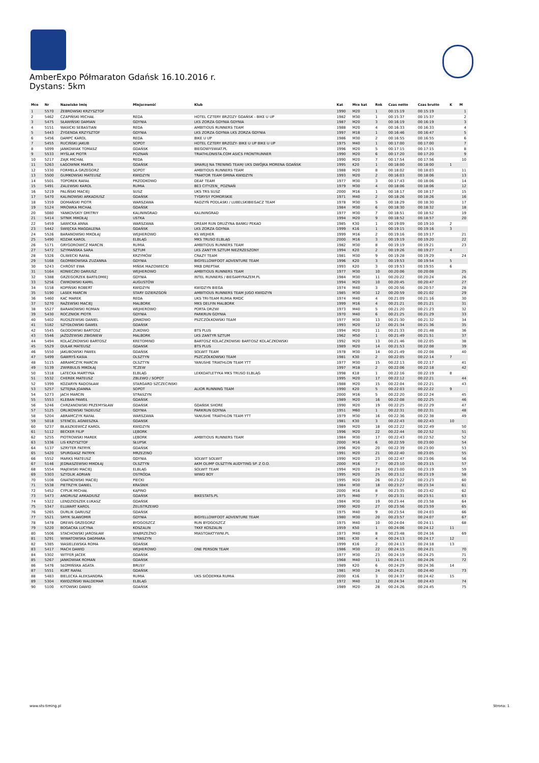AmberExpo Półmaraton Gdańsk 16.10.2016 r.
Dystans: 5km
| Mce | Nr | Nazwisko Imię | Miejscowość | Klub | Kat | Mce kat | Rok | Czas netto | Czas brutto | K | M |
| --- | --- | --- | --- | --- | --- | --- | --- | --- | --- | --- | --- |
| 1 | 5570 | ŻEBROWSKI KRZYSZTOF | | | 1990 | M20 | 1 | 00:15:19 | 00:15:19 | | 1 |
| 2 | 5462 | CZAPIŃSKI MICHAŁ | REDA | HOTEL CZTERY BRZOZY GDAŃSK - BIKE U UP | 1982 | M30 | 1 | 00:15:37 | 00:15:37 | | 2 |
| 3 | 5475 | SŁAWIŃSKI DAMIAN | GDYNIA | LKS ZORZA GDYNIA GDYNIA | 1987 | M20 | 3 | 00:16:19 | 00:16:19 | | 3 |
| 4 | 5151 | WASICKI SEBASTIAN | REDA | AMBITIOUS RUNNERS TEAM | 1988 | M20 | 4 | 00:16:33 | 00:16:33 | | 4 |
| 5 | 5443 | ŻYGENDA KRZYSZTOF | GDYNIA | LKS ZORZA GDYNIA LKS ZORZA GDYNIA | 1997 | M18 | 1 | 00:16:46 | 00:16:47 | | 5 |
| 6 | 5456 | DAMPC KAROL | REDA | BIKE U UP | 1986 | M30 | 2 | 00:16:55 | 00:16:55 | | 6 |
| 7 | 5455 | RUCIŃSKI JAKUB | SOPOT | HOTEL CZTERY BRZOZY- BIKE U UP BIKE U UP | 1975 | M40 | 1 | 00:17:00 | 00:17:00 | | 7 |
| 8 | 5099 | JANKOWIAK TOMASZ | GDAŃSK | BIEGOWYSWIAT.PL | 1996 | M20 | 5 | 00:17:15 | 00:17:15 | | 8 |
| 9 | 5533 | MYŚLAK PIOTR | POZNAŃ | TRIATHLONISTA.COM ASICS FRONTRUNNER | 1990 | M20 | 6 | 00:17:20 | 00:17:20 | | 9 |
| 10 | 5217 | ZAJK MICHAŁ | REDA | | 1990 | M20 | 7 | 00:17:54 | 00:17:56 | | 10 |
| 11 | 5263 | ŁAGOWNIK MARTA | GDAŃSK | SMARUJ NA TRENING TEAM/ UKS DWÓJKA MORENA GDAŃSK | 1995 | K20 | 1 | 00:18:00 | 00:18:00 | 1 | |
| 12 | 5330 | FORMELA GRZEGORZ | SOPOT | AMBITIOUS RUNNERS TEAM | 1988 | M20 | 8 | 00:18:02 | 00:18:03 | | 11 |
| 13 | 5500 | GUMKOWSKI MATEUSZ | KWIDZYN | TRAKTOR TEAM GMINA KWIDZYN | 1993 | M20 | 2 | 00:16:03 | 00:18:06 | | 13 |
| 14 | 5501 | TOPOREK RAFAŁ | PRZODKOWO | DEAF TEAM | 1977 | M30 | 3 | 00:17:43 | 00:18:06 | | 14 |
| 15 | 5491 | ZALEWSKI KAROL | RUMIA | BE3 CITYZEN_ POZNAŃ | 1979 | M30 | 4 | 00:18:06 | 00:18:06 | | 12 |
| 16 | 5219 | PALIŃSKI MACIEJ | SUSZ | UKS TRS SUSZ | 2000 | M16 | 1 | 00:18:17 | 00:18:17 | | 15 |
| 17 | 5470 | KALINOWSKI ARKADIUSZ | GDAŃSK | TYGRYSY POMORSKIE | 1971 | M40 | 2 | 00:18:26 | 00:18:26 | | 16 |
| 18 | 5359 | DOMAŃSKI PIOTR | WARSZAWA | RADZYŃ PODLASKI / LUBELSKIBIEGACZ TEAM | 1978 | M30 | 5 | 00:18:29 | 00:18:30 | | 17 |
| 19 | 5124 | MRÓWKA MICHAŁ | GDAŃSK | | 1984 | M30 | 6 | 00:18:30 | 00:18:32 | | 18 |
| 20 | 5080 | YANKOVSKIY DMITRIY | KALININGRAD | KALININGRAD | 1977 | M30 | 7 | 00:18:51 | 00:18:52 | | 19 |
| 21 | 5414 | SITNIK MIKOŁAJ | USTKA | | 1994 | M20 | 9 | 00:18:52 | 00:18:57 | | 20 |
| 22 | 5459 | SAWICKA ANNA | WARSZAWA | DREAM RUN DRUŻYNA BANKU PEKAO | 1985 | K30 | 1 | 00:19:09 | 00:19:10 | 2 | |
| 23 | 5442 | ŚWIĘCKA MAGDALENA | GDAŃSK | LKS ZORZA GDYNIA | 1999 | K16 | 1 | 00:19:15 | 00:19:16 | 3 | |
| 24 | 5526 | BARANOWSKI MIKOŁAJ | WEJHEROWO | KS WEJHER | 1999 | M16 | 2 | 00:19:16 | 00:19:17 | | 21 |
| 25 | 5490 | KOZAK KAROL | ELBLĄG | MKS TRUSO ELBLĄG | 2000 | M16 | 3 | 00:19:19 | 00:19:20 | | 22 |
| 26 | 5171 | GRYGOROWICZ MARCIN | RUMIA | AMBITIOUS RUNNERS TEAM | 1982 | M30 | 8 | 00:19:19 | 00:19:21 | | 23 |
| 27 | 5472 | SZYMAŃSKA SARA | SZTUM | LKS ZANTYR SZTUM NIEZRZESZONY | 1994 | K20 | 2 | 00:19:26 | 00:19:27 | 4 | |
| 28 | 5326 | OLIWECKI RAFAŁ | KRZYMÓW | CRAZY TEAM | 1981 | M30 | 9 | 00:19:28 | 00:19:29 | | 24 |
| 29 | 5168 | GŁOMBIOWSKA ZUZANNA | GDYNIA | BIGYELLOWFOOT ADVENTURE TEAM | 1996 | K20 | 3 | 00:19:53 | 00:19:54 | 5 | |
| 30 | 5243 | CHRÓST EWA | MIŃSK MAZOWIECKI | MKB DREPTAK | 1993 | K20 | 3 | 00:19:53 | 00:19:55 | 6 | |
| 31 | 5164 | KONIECZKI DARIUSZ | WEJHEROWO | AMBITIOUS RUNNERS TEAM | 1977 | M30 | 10 | 00:20:06 | 00:20:08 | | 25 |
| 32 | 5388 | GRZEGORZEK BARTŁOMIEJ | GDYNIA | INTEL RUNNERS / BIEGAMYRAZEM.PL | 1984 | M30 | 11 | 00:20:22 | 00:20:24 | | 26 |
| 33 | 5256 | ĆWIKOWSKI KAMIL | AUGUSTÓW | | 1994 | M20 | 10 | 00:20:45 | 00:20:47 | | 27 |
| 34 | 5158 | KOPIŃSKI ROBERT | KWIDZYN | KWIDZYN BIEGA | 1974 | M40 | 3 | 00:20:56 | 00:20:57 | | 28 |
| 35 | 5190 | LASEK MARCIN | STARY DZIERZGOŃ | AMBITIOUS RUNNERS TEAM JUGO KWIDZYN | 1985 | M30 | 12 | 00:20:59 | 00:21:02 | | 29 |
| 36 | 5460 | KAC MAREK | REDA | UKS TRI-TEAM RUMIA RMDC | 1974 | M40 | 4 | 00:21:09 | 00:21:16 | | 30 |
| 37 | 5270 | RAŻEWSKI MACIEJ | MALBORK | MKS DELFIN MALBORK | 1999 | M16 | 4 | 00:21:21 | 00:21:21 | | 31 |
| 38 | 5527 | BARANOWSKI ROMAN | WEJHEROWO | PORTA DRZWI | 1973 | M40 | 5 | 00:21:20 | 00:21:23 | | 32 |
| 39 | 5430 | ROCZNIOK PIOTR | GDYNIA | PARKRUN GDYNIA | 1970 | M40 | 6 | 00:21:25 | 00:21:29 | | 33 |
| 40 | 5402 | RUDSZEWSKI DANIEL | JONKOWO | PSZCZÓŁKOWSKI TEAM | 1977 | M30 | 13 | 00:21:30 | 00:21:32 | | 34 |
| 41 | 5182 | SZYDŁOWSKI GAWEŁ | GDAŃSK | | 1993 | M20 | 12 | 00:21:34 | 00:21:36 | | 35 |
| 42 | 5545 | GŁODOWSKI BARTOSZ | ŻUKOWO | BTS PLUS | 1994 | M20 | 11 | 00:21:33 | 00:21:48 | | 36 |
| 43 | 5546 | JAŹDŻEWSKI ZBIGNIEW | MALBORK | LKS ZANTYR SZTUM | 1962 | M50 | 1 | 00:21:49 | 00:21:51 | | 37 |
| 44 | 5494 | KOLACZKOWSKI BARTOSZ | KRETOMINO | BARTOSZ KOLACZKOWSKI BARTOSZ KOLACZKOWSKI | 1992 | M20 | 13 | 00:21:46 | 00:22:05 | | 38 |
| 45 | 5529 | DUŁAK MATEUSZ | GDANSK | BTS PLUS | 1989 | M20 | 14 | 00:21:53 | 00:22:08 | | 39 |
| 46 | 5550 | JAKUBOWSKI PAWEŁ | GDAŃSK | SOLWIT TEAM | 1978 | M30 | 14 | 00:21:49 | 00:22:08 | | 40 |
| 47 | 5499 | GAWRYŚ KASIA | OLSZTYN | PSZCZÓŁKOWSKI TEAM | 1981 | K30 | 2 | 00:22:05 | 00:22:14 | 7 | |
| 48 | 5115 | ABRAMCZYK MARCIN | OLSZTYN | YANUSHE TRIATHLON TEAM YTT | 1977 | M30 | 15 | 00:22:13 | 00:22:17 | | 41 |
| 49 | 5139 | ZWIRBULIS MIKOŁAJ | TCZEW | | 1997 | M18 | 2 | 00:22:06 | 00:22:18 | | 42 |
| 50 | 5318 | LATECKA MARTYNA | ELBLĄG | LEKKOATLETYKA MKS TRUSO ELBLĄG | 1998 | K18 | 1 | 00:22:16 | 00:22:19 | 8 | |
| 51 | 5532 | CHEREK MATEUSZ | ZBLEWO / SOPOT | | 1995 | M20 | 17 | 00:22:12 | 00:22:21 | | 44 |
| 52 | 5399 | KOZARYN RADOSŁAW | STARGARD SZCZECINSKI | | 1988 | M20 | 15 | 00:22:04 | 00:22:21 | | 43 |
| 53 | 5257 | SZTEJNA JOANNA | SOPOT | ALIOR RUNNING TEAM | 1990 | K20 | 5 | 00:22:03 | 00:22:22 | 9 | |
| 54 | 5273 | JACH MARCIN | STRASZYN | | 2000 | M16 | 5 | 00:22:20 | 00:22:24 | | 45 |
| 55 | 5553 | KLEBAN PAWEŁ | GDAŃSK | | 1989 | M20 | 16 | 00:22:08 | 00:22:25 | | 46 |
| 56 | 5246 | CHRZANOWSKI PRZEMYSŁAW | GDAŃSK | GDAŃSK SHORE | 1990 | M20 | 19 | 00:22:25 | 00:22:29 | | 47 |
| 57 | 5125 | ORLIKOWSKI TADEUSZ | GDYNIA | PARKRUN GDYNIA | 1951 | M60 | 1 | 00:22:31 | 00:22:31 | | 48 |
| 58 | 5204 | ABRAMCZYK RAFAŁ | WARSZAWA | YANUSHE TRIATHLON TEAM YTT | 1979 | M30 | 16 | 00:22:36 | 00:22:38 | | 49 |
| 59 | 5018 | STENCEL AGNIESZKA | GDANSK | | 1981 | K30 | 3 | 00:22:43 | 00:22:43 | 10 | |
| 60 | 5237 | BŁASZKIEWICZ KAROL | KWIDZYN | | 1989 | M20 | 18 | 00:22:22 | 00:22:49 | | 50 |
| 61 | 5112 | BECKER FILIP | LĘBORK | | 1996 | M20 | 22 | 00:22:44 | 00:22:52 | | 51 |
| 62 | 5255 | PIOTROWSKI MAREK | LĘBORK | AMBITIOUS RUNNERS TEAM | 1984 | M30 | 17 | 00:22:43 | 00:22:52 | | 52 |
| 63 | 5336 | LIS KRZYSZTOF | SŁUPSK | | 2000 | M16 | 6 | 00:22:59 | 00:23:00 | | 54 |
| 64 | 5137 | SZRYTER PATRYK | GDAŃSK | | 1996 | M20 | 20 | 00:22:39 | 00:23:00 | | 53 |
| 65 | 5420 | SPURGIASZ PATRYK | MRZEZINO | | 1991 | M20 | 21 | 00:22:40 | 00:23:05 | | 55 |
| 66 | 5552 | MARKS MATEUSZ | GDYNIA | SOLWIT SOLWIT | 1990 | M20 | 23 | 00:22:47 | 00:23:06 | | 56 |
| 67 | 5146 | JEDNASZEWSKI MIKOŁAJ | OLSZTYN | AKM OLIMP OLSZTYN AUDYTING SP. Z O.O. | 2000 | M16 | 7 | 00:23:10 | 00:23:15 | | 57 |
| 68 | 5554 | MAJEWSKI MACIEJ | ELBLĄG | SOLWIT TEAM | 1994 | M20 | 24 | 00:23:00 | 00:23:19 | | 59 |
| 69 | 5303 | SZYDLIK ADRIAN | OSTRÓDA | WIWD BOY | 1995 | M20 | 25 | 00:23:12 | 00:23:19 | | 58 |
| 70 | 5108 | GNATKOWSKI MACIEJ | PIECKI | | 1995 | M20 | 26 | 00:23:22 | 00:23:23 | | 60 |
| 71 | 5538 | PIETRZYK DANIEL | KRAŚNIK | | 1984 | M30 | 18 | 00:23:27 | 00:23:34 | | 61 |
| 72 | 5452 | CYPLIK MICHAŁ | KĄPINO | | 2000 | M16 | 8 | 00:23:35 | 00:23:42 | | 62 |
| 73 | 5473 | ANDRUSZ ARKADIUSZ | GDAŃSK | BIKESTATS.PL | 1975 | M40 | 7 | 00:23:31 | 00:23:51 | | 63 |
| 74 | 5322 | LENDZIOSZEK ŁUKASZ | GDAŃSK | | 1984 | M30 | 19 | 00:23:44 | 00:23:58 | | 64 |
| 75 | 5347 | ELLWART KAROL | ŻELISTRZEWO | | 1990 | M20 | 27 | 00:23:56 | 00:23:59 | | 65 |
| 76 | 5265 | DURLIK DARIUSZ | GDAŃSK | | 1975 | M40 | 9 | 00:23:54 | 00:24:03 | | 66 |
| 77 | 5521 | SMYK SŁAWOMIR | GDYNIA | BIGYELLOWFOOT ADVENTURE TEAM | 1980 | M30 | 20 | 00:23:57 | 00:24:07 | | 67 |
| 78 | 5478 | DREWS GRZEGORZ | BYDGOSZCZ | RUN BYDGOSZCZ | 1975 | M40 | 10 | 00:24:04 | 00:24:11 | | 68 |
| 79 | 5220 | BOGACKA LUCYNA | KOSZALIN | TKKF KOSZALIN | 1959 | K50 | 1 | 00:24:06 | 00:24:12 | 11 | |
| 80 | 5506 | STACHOWSKI JAROSŁAW | WĄBRZEŹNO | MIASTOAKTYWNI.PL | 1973 | M40 | 8 | 00:23:48 | 00:24:16 | | 69 |
| 81 | 5291 | WIWATOWSKA DAGMARA | STRASZYN | | 1981 | K30 | 4 | 00:24:13 | 00:24:17 | 12 | |
| 82 | 5385 | WASIELEWSKA ROMA | GDAŃSK | | 1999 | K16 | 2 | 00:24:13 | 00:24:18 | 13 | |
| 83 | 5417 | MACH DAWID | WEJHEROWO | ONE PERSON TEAM | 1986 | M30 | 22 | 00:24:15 | 00:24:21 | | 70 |
| 84 | 5302 | WITFER JACEK | GDAŃSK | | 1977 | M30 | 23 | 00:24:19 | 00:24:25 | | 71 |
| 85 | 5267 | JANKOWIAK ROMAN | GDAŃSK | | 1968 | M40 | 11 | 00:24:11 | 00:24:26 | | 72 |
| 86 | 5476 | SŁOMIŃSKA AGATA | BRUSY | | 1989 | K20 | 6 | 00:24:29 | 00:24:36 | 14 | |
| 87 | 5551 | KURT RAFAŁ | GDAŃSK | | 1981 | M30 | 24 | 00:24:21 | 00:24:40 | | 73 |
| 88 | 5483 | BIELECKA ALEKSANDRA | RUMIA | UKS SIÓDEMKA RUMIA | 2000 | K16 | 3 | 00:24:37 | 00:24:42 | 15 | |
| 89 | 5304 | KWIDZIŃSKI WALDEMAR | ELBLĄG | | 1972 | M40 | 12 | 00:24:34 | 00:24:43 | | 74 |
| 90 | 5100 | KITOWSKI DAWID | GDAŃSK | | 1989 | M20 | 28 | 00:24:26 | 00:24:45 | | 75 |
www.sts-timing.pl Strona: 1